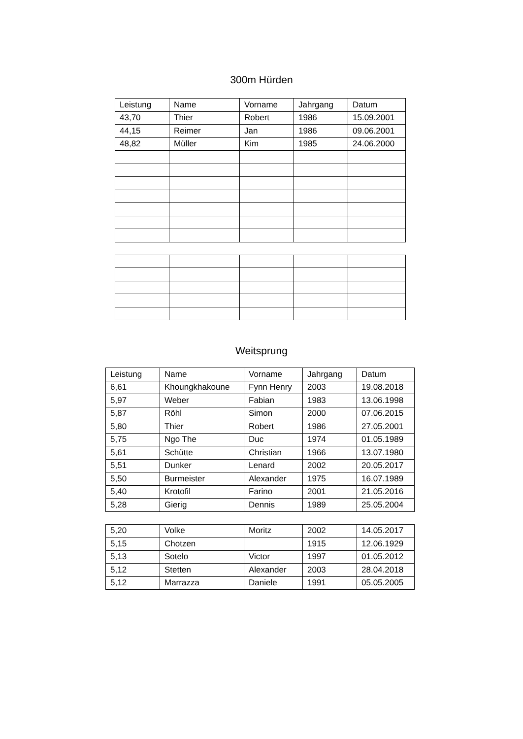300m Hürden
| Leistung | Name | Vorname | Jahrgang | Datum |
| --- | --- | --- | --- | --- |
| 43,70 | Thier | Robert | 1986 | 15.09.2001 |
| 44,15 | Reimer | Jan | 1986 | 09.06.2001 |
| 48,82 | Müller | Kim | 1985 | 24.06.2000 |
Weitsprung
| Leistung | Name | Vorname | Jahrgang | Datum |
| --- | --- | --- | --- | --- |
| 6,61 | Khoungkhakoune | Fynn Henry | 2003 | 19.08.2018 |
| 5,97 | Weber | Fabian | 1983 | 13.06.1998 |
| 5,87 | Röhl | Simon | 2000 | 07.06.2015 |
| 5,80 | Thier | Robert | 1986 | 27.05.2001 |
| 5,75 | Ngo The | Duc | 1974 | 01.05.1989 |
| 5,61 | Schütte | Christian | 1966 | 13.07.1980 |
| 5,51 | Dunker | Lenard | 2002 | 20.05.2017 |
| 5,50 | Burmeister | Alexander | 1975 | 16.07.1989 |
| 5,40 | Krotofil | Farino | 2001 | 21.05.2016 |
| 5,28 | Gierig | Dennis | 1989 | 25.05.2004 |
| 5,20 | Volke | Moritz | 2002 | 14.05.2017 |
| 5,15 | Chotzen | | 1915 | 12.06.1929 |
| 5,13 | Sotelo | Victor | 1997 | 01.05.2012 |
| 5,12 | Stetten | Alexander | 2003 | 28.04.2018 |
| 5,12 | Marrazza | Daniele | 1991 | 05.05.2005 |